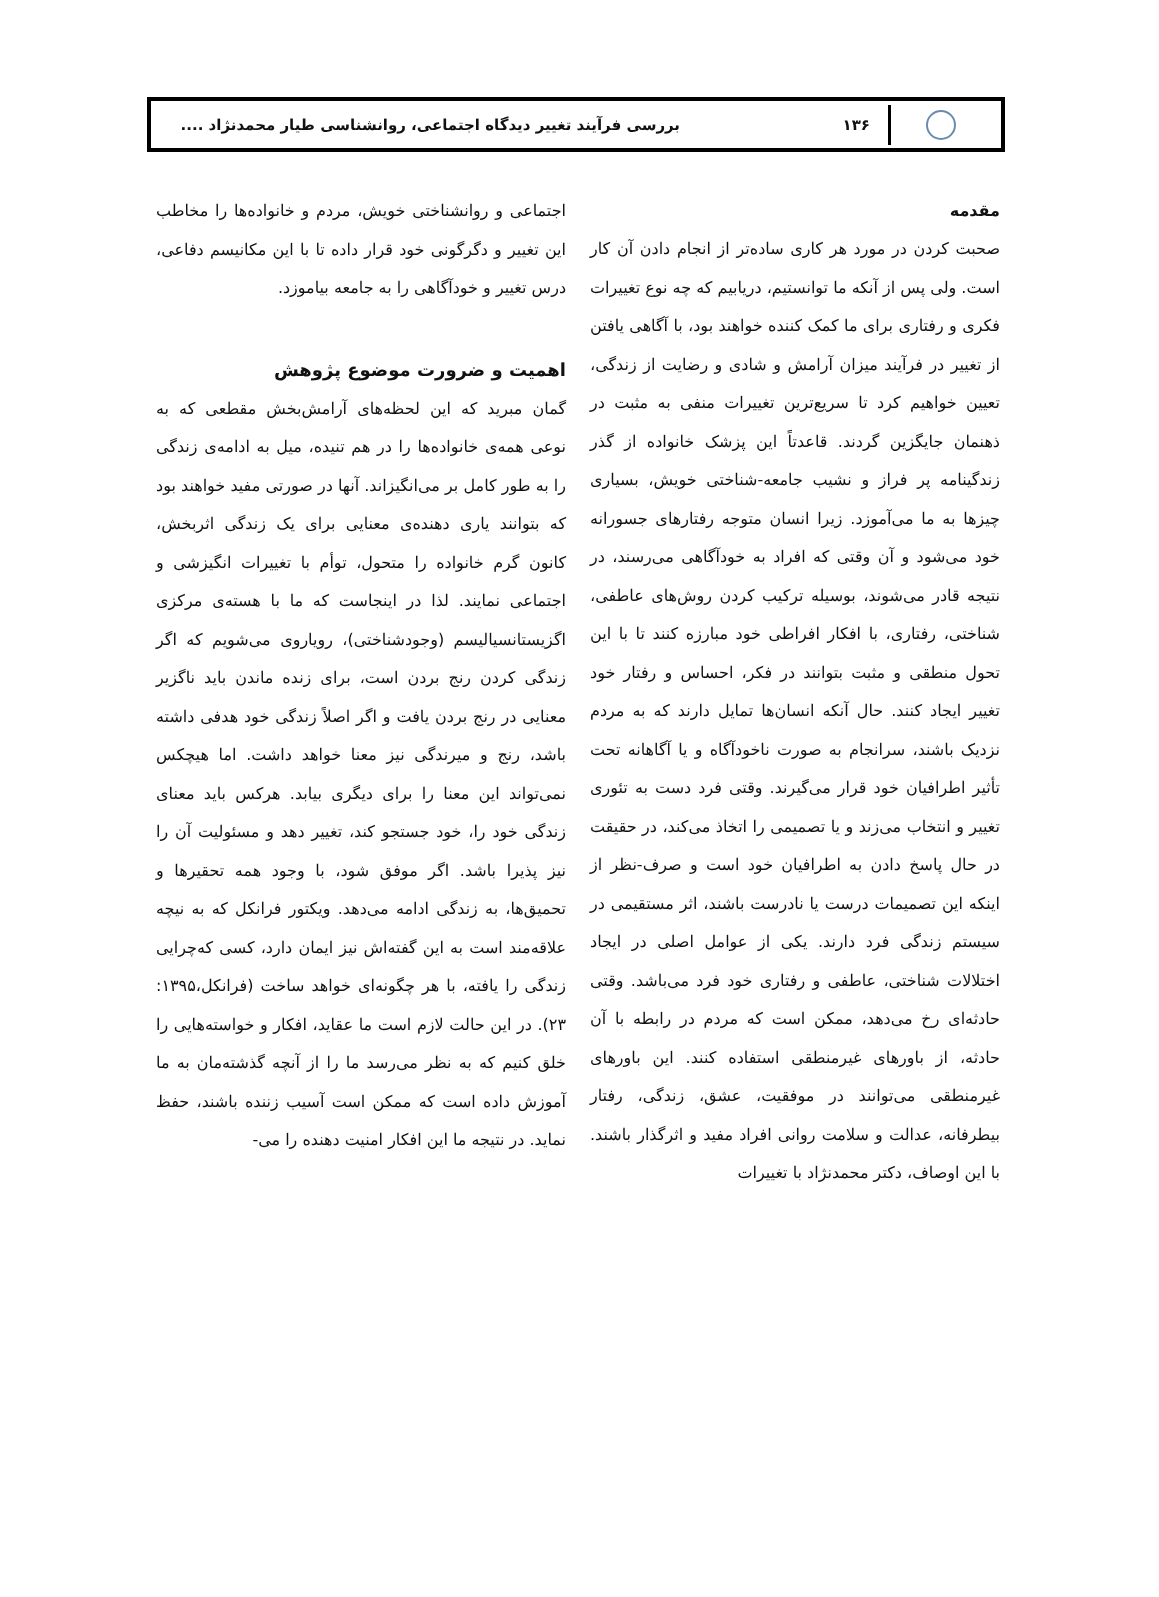۱۳۶
بررسی فرآیند تغییر دیدگاه اجتماعی، روانشناسی طیار محمدنژاد ....
مقدمه
صحبت کردن در مورد هر کاری ساده‌تر از انجام دادن آن کار است. ولی پس از آنکه ما توانستیم، دریابیم که چه نوع تغییرات فکری و رفتاری برای ما کمک کننده خواهند بود، با آگاهی یافتن از تغییر در فرآیند میزان آرامش و شادی و رضایت از زندگی، تعیین خواهیم کرد تا سریع‌ترین تغییرات منفی به مثبت در ذهنمان جایگزین گردند. قاعدتاً این پزشک خانواده از گذر زندگینامه پر فراز و نشیب جامعه-شناختی خویش، بسیاری چیزها به ما می‌آموزد. زیرا انسان متوجه رفتارهای جسورانه خود می‌شود و آن وقتی که افراد به خودآگاهی می‌رسند، در نتیجه قادر می‌شوند، بوسیله ترکیب کردن روش‌های عاطفی، شناختی، رفتاری، با افکار افراطی خود مبارزه کنند تا با این تحول منطقی و مثبت بتوانند در فکر، احساس و رفتار خود تغییر ایجاد کنند. حال آنکه انسان‌ها تمایل دارند که به مردم نزدیک باشند، سرانجام به صورت ناخودآگاه و یا آگاهانه تحت تأثیر اطرافیان خود قرار می‌گیرند. وقتی فرد دست به تئوری تغییر و انتخاب می‌زند و یا تصمیمی را اتخاذ می‌کند، در حقیقت در حال پاسخ دادن به اطرافیان خود است و صرف-نظر از اینکه این تصمیمات درست یا نادرست باشند، اثر مستقیمی در سیستم زندگی فرد دارند. یکی از عوامل اصلی در ایجاد اختلالات شناختی، عاطفی و رفتاری خود فرد می‌باشد. وقتی حادثه‌ای رخ می‌دهد، ممکن است که مردم در رابطه با آن حادثه، از باورهای غیرمنطقی استفاده کنند. این باورهای غیرمنطقی می‌توانند در موفقیت، عشق، زندگی، رفتار بیطرفانه، عدالت و سلامت روانی افراد مفید و اثرگذار باشند. با این اوصاف، دکتر محمدنژاد با تغییرات
اجتماعی و روانشناختی خویش، مردم و خانواده‌ها را مخاطب این تغییر و دگرگونی خود قرار داده تا با این مکانیسم دفاعی، درس تغییر و خودآگاهی را به جامعه بیاموزد.
اهمیت و ضرورت موضوع پژوهش
گمان مبرید که این لحظه‌های آرامش‌بخش مقطعی که به نوعی همه‌ی خانواده‌ها را در هم تنیده، میل به ادامه‌ی زندگی را به طور کامل بر می‌انگیزاند. آنها در صورتی مفید خواهند بود که بتوانند یاری دهنده‌ی معنایی برای یک زندگی اثربخش، کانون گرم خانواده را متحول، توأم با تغییرات انگیزشی و اجتماعی نمایند. لذا در اینجاست که ما با هسته‌ی مرکزی اگزیستانسیالیسم (وجودشناختی)، رویاروی می‌شویم که اگر زندگی کردن رنج بردن است، برای زنده ماندن باید ناگزیر معنایی در رنج بردن یافت و اگر اصلاً زندگی خود هدفی داشته باشد، رنج و میرندگی نیز معنا خواهد داشت. اما هیچکس نمی‌تواند این معنا را برای دیگری بیابد. هرکس باید معنای زندگی خود را، خود جستجو کند، تغییر دهد و مسئولیت آن را نیز پذیرا باشد. اگر موفق شود، با وجود همه تحقیرها و تحمیق‌ها، به زندگی ادامه می‌دهد. ویکتور فرانکل که به نیچه علاقه‌مند است به این گفته‌اش نیز ایمان دارد، کسی که‌چرایی زندگی را یافته، با هر چگونه‌ای خواهد ساخت (فرانکل،۱۳۹۵: ۲۳). در این حالت لازم است ما عقاید، افکار و خواسته‌هایی را خلق کنیم که به نظر می‌رسد ما را از آنچه گذشته‌مان به ما آموزش داده است که ممکن است آسیب زننده باشند، حفظ نماید. در نتیجه ما این افکار امنیت دهنده را می-